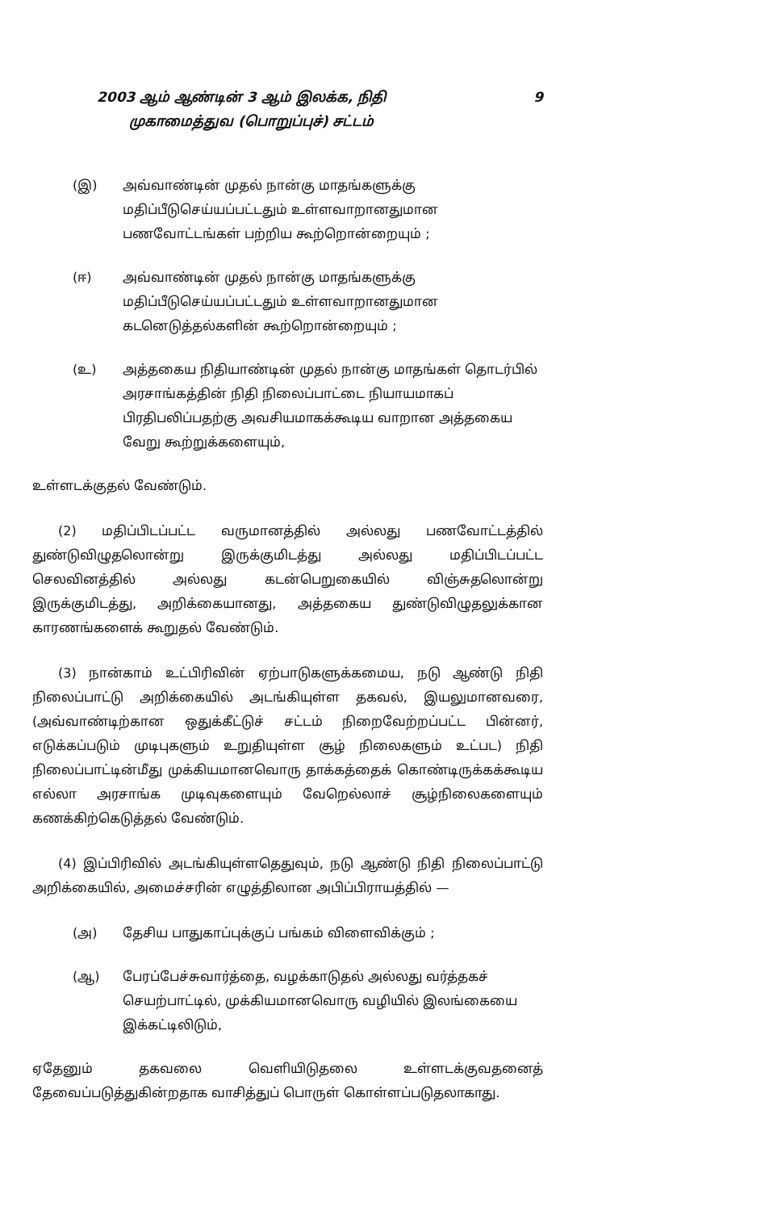2003 ஆம் ஆண்டின் 3 ஆம் இலக்க, நிதி 9
முகாமைத்துவ (பொறுப்புச்) சட்டம்
(இ) அவ்வாண்டின் முதல் நான்கு மாதங்களுக்கு மதிப்பீடுசெய்யப்பட்டதும் உள்ளவாறானதுமான பணவோட்டங்கள் பற்றிய கூற்றொன்றையும் ;
(ஈ) அவ்வாண்டின் முதல் நான்கு மாதங்களுக்கு மதிப்பீடுசெய்யப்பட்டதும் உள்ளவாறானதுமான கடனெடுத்தல்களின் கூற்றொன்றையும் ;
(உ) அத்தகைய நிதியாண்டின் முதல் நான்கு மாதங்கள் தொடர்பில் அரசாங்கத்தின் நிதி நிலைப்பாட்டை நியாயமாகப் பிரதிபலிப்பதற்கு அவசியமாகக்கூடிய வாறான அத்தகைய வேறு கூற்றுக்களையும்,
உள்ளடக்குதல் வேண்டும்.
(2) மதிப்பிடப்பட்ட வருமானத்தில் அல்லது பணவோட்டத்தில் துண்டுவிழுதலொன்று இருக்குமிடத்து அல்லது மதிப்பிடப்பட்ட செலவினத்தில் அல்லது கடன்பெறுகையில் விஞ்சுதலொன்று இருக்குமிடத்து, அறிக்கையானது, அத்தகைய துண்டுவிழுதலுக்கான காரணங்களைக் கூறுதல் வேண்டும்.
(3) நான்காம் உட்பிரிவின் ஏற்பாடுகளுக்கமைய, நடு ஆண்டு நிதி நிலைப்பாட்டு அறிக்கையில் அடங்கியுள்ள தகவல், இயலுமானவரை, (அவ்வாண்டிற்கான ஒதுக்கீட்டுச் சட்டம் நிறைவேற்றப்பட்ட பின்னர், எடுக்கப்படும் முடிபுகளும் உறுதியுள்ள சூழ் நிலைகளும் உட்பட) நிதி நிலைப்பாட்டின்மீது முக்கியமானவொரு தாக்கத்தைக் கொண்டிருக்கக்கூடிய எல்லா அரசாங்க முடிவுகளையும் வேறெல்லாச் சூழ்நிலைகளையும் கணக்கிற்கெடுத்தல் வேண்டும்.
(4) இப்பிரிவில் அடங்கியுள்ளதெதுவும், நடு ஆண்டு நிதி நிலைப்பாட்டு அறிக்கையில், அமைச்சரின் எழுத்திலான அபிப்பிராயத்தில் —
(அ) தேசிய பாதுகாப்புக்குப் பங்கம் விளைவிக்கும் ;
(ஆ) பேரப்பேச்சுவார்த்தை, வழக்காடுதல் அல்லது வர்த்தகச் செயற்பாட்டில், முக்கியமானவொரு வழியில் இலங்கையை இக்கட்டிலிடும்,
ஏதேனும் தகவலை வெளியிடுதலை உள்ளடக்குவதனைத் தேவைப்படுத்துகின்றதாக வாசித்துப் பொருள் கொள்ளப்படுதலாகாது.